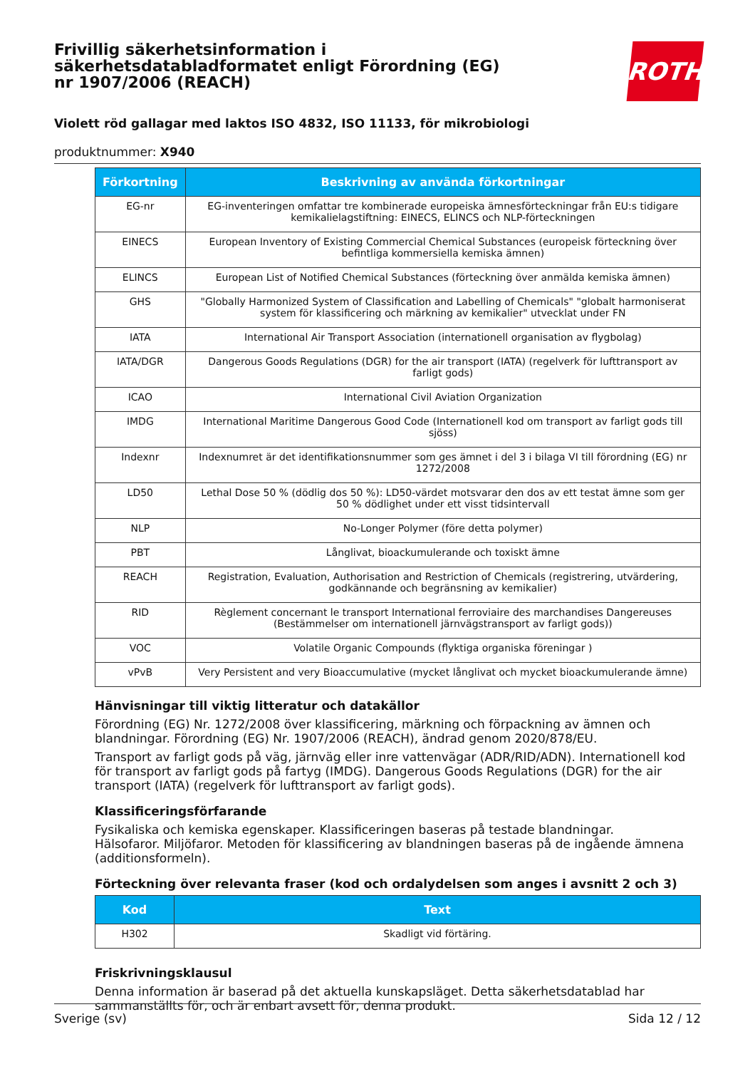ROTH
Frivillig säkerhetsinformation i säkerhetsdatabladformatet enligt Förordning (EG) nr 1907/2006 (REACH)
Violett röd gallagar med laktos ISO 4832, ISO 11133, för mikrobiologi
produktnummer: X940
| Förkortning | Beskrivning av använda förkortningar |
| --- | --- |
| EG-nr | EG-inventeringen omfattar tre kombinerade europeiska ämnesförteckningar från EU:s tidigare kemikalielagstiftning: EINECS, ELINCS och NLP-förteckningen |
| EINECS | European Inventory of Existing Commercial Chemical Substances (europeisk förteckning över befintliga kommersiella kemiska ämnen) |
| ELINCS | European List of Notified Chemical Substances (förteckning över anmälda kemiska ämnen) |
| GHS | "Globally Harmonized System of Classification and Labelling of Chemicals" "globalt harmoniserat system för klassificering och märkning av kemikalier" utvecklat under FN |
| IATA | International Air Transport Association (internationell organisation av flygbolag) |
| IATA/DGR | Dangerous Goods Regulations (DGR) for the air transport (IATA) (regelverk för lufttransport av farligt gods) |
| ICAO | International Civil Aviation Organization |
| IMDG | International Maritime Dangerous Good Code (Internationell kod om transport av farligt gods till sjöss) |
| Indexnr | Indexnumret är det identifikationsnummer som ges ämnet i del 3 i bilaga VI till förordning (EG) nr 1272/2008 |
| LD50 | Lethal Dose 50 % (dödlig dos 50 %): LD50-värdet motsvarar den dos av ett testat ämne som ger 50 % dödlighet under ett visst tidsintervall |
| NLP | No-Longer Polymer (före detta polymer) |
| PBT | Långlivat, bioackumulerande och toxiskt ämne |
| REACH | Registration, Evaluation, Authorisation and Restriction of Chemicals (registrering, utvärdering, godkännande och begränsning av kemikalier) |
| RID | Règlement concernant le transport International ferroviaire des marchandises Dangereuses (Bestämmelser om internationell järnvägstransport av farligt gods)) |
| VOC | Volatile Organic Compounds (flyktiga organiska föreningar ) |
| vPvB | Very Persistent and very Bioaccumulative (mycket långlivat och mycket bioackumulerande ämne) |
Hänvisningar till viktig litteratur och datakällor
Förordning (EG) Nr. 1272/2008 över klassificering, märkning och förpackning av ämnen och blandningar. Förordning (EG) Nr. 1907/2006 (REACH), ändrad genom 2020/878/EU.
Transport av farligt gods på väg, järnväg eller inre vattenvägar (ADR/RID/ADN). Internationell kod för transport av farligt gods på fartyg (IMDG). Dangerous Goods Regulations (DGR) for the air transport (IATA) (regelverk för lufttransport av farligt gods).
Klassificeringsförfarande
Fysikaliska och kemiska egenskaper. Klassificeringen baseras på testade blandningar.
Hälsofaror. Miljöfaror. Metoden för klassificering av blandningen baseras på de ingående ämnena (additionsformeln).
Förteckning över relevanta fraser (kod och ordalydelsen som anges i avsnitt 2 och 3)
| Kod | Text |
| --- | --- |
| H302 | Skadligt vid förtäring. |
Friskrivningsklausul
Denna information är baserad på det aktuella kunskapsläget. Detta säkerhetsdatablad har sammanställts för, och är enbart avsett för, denna produkt.
Sverige (sv) Sida 12 / 12